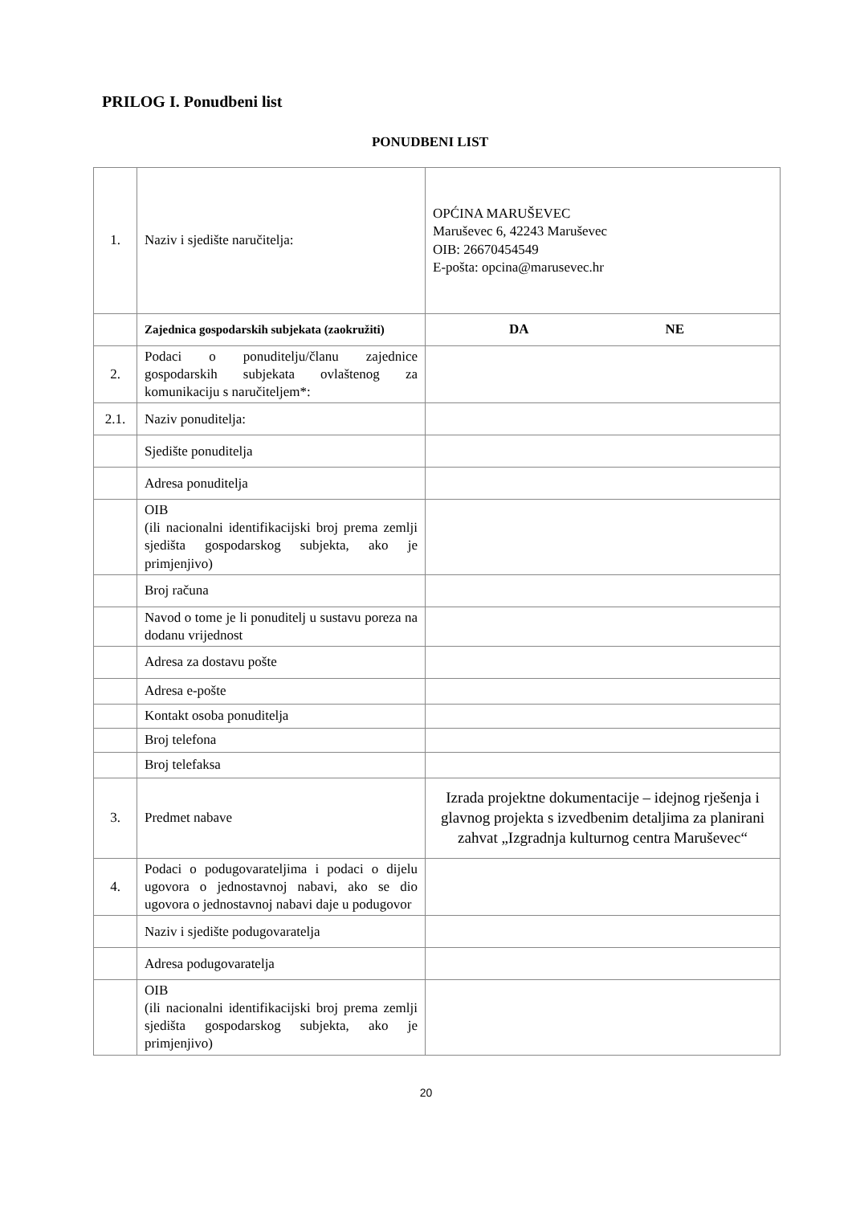PRILOG I. Ponudbeni list
PONUDBENI LIST
| 1. | Naziv i sjedište naručitelja: | OPĆINA MARUŠEVEC Maruševec 6, 42243 Maruševec OIB: 26670454549 E-pošta: opcina@marusevec.hr |
| | Zajednica gospodarskih subjekata (zaokružiti) | DA NE |
| 2. | Podaci o ponuditelju/članu zajednice gospodarskih subjekata ovlaštenog za komunikaciju s naručiteljem*: | |
| 2.1. | Naziv ponuditelja: | |
| | Sjedište ponuditelja | |
| | Adresa ponuditelja | |
| | OIB (ili nacionalni identifikacijski broj prema zemlji sjedišta gospodarskog subjekta, ako je primjenjivo) | |
| | Broj računa | |
| | Navod o tome je li ponuditelj u sustavu poreza na dodanu vrijednost | |
| | Adresa za dostavu pošte | |
| | Adresa e-pošte | |
| | Kontakt osoba ponuditelja | |
| | Broj telefona | |
| | Broj telefaksa | |
| 3. | Predmet nabave | Izrada projektne dokumentacije – idejnog rješenja i glavnog projekta s izvedbenim detaljima za planirani zahvat „Izgradnja kulturnog centra Maruševec“ |
| 4. | Podaci o podugovarateljima i podaci o dijelu ugovora o jednostavnoj nabavi, ako se dio ugovora o jednostavnoj nabavi daje u podugovor | |
| | Naziv i sjedište podugovaratelja | |
| | Adresa podugovaratelja | |
| | OIB (ili nacionalni identifikacijski broj prema zemlji sjedišta gospodarskog subjekta, ako je primjenjivo) | |
20